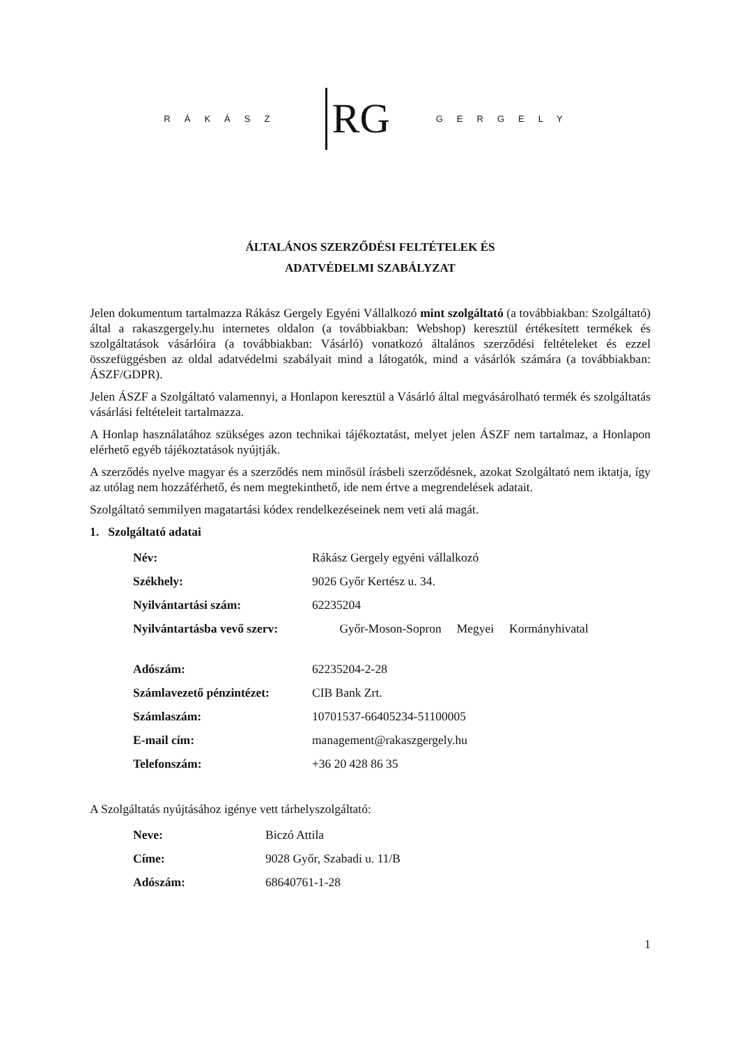RÁKÁSZ RG GERGELY
ÁLTALÁNOS SZERZŐDÉSI FELTÉTELEK ÉS
ADATVÉDELMI SZABÁLYZAT
Jelen dokumentum tartalmazza Rákász Gergely Egyéni Vállalkozó mint szolgáltató (a továbbiakban: Szolgáltató) által a rakaszgergely.hu internetes oldalon (a továbbiakban: Webshop) keresztül értékesített termékek és szolgáltatások vásárlóira (a továbbiakban: Vásárló) vonatkozó általános szerződési feltételeket és ezzel összefüggésben az oldal adatvédelmi szabályait mind a látogatók, mind a vásárlók számára (a továbbiakban: ÁSZF/GDPR).
Jelen ÁSZF a Szolgáltató valamennyi, a Honlapon keresztül a Vásárló által megvásárolható termék és szolgáltatás vásárlási feltételeit tartalmazza.
A Honlap használatához szükséges azon technikai tájékoztatást, melyet jelen ÁSZF nem tartalmaz, a Honlapon elérhető egyéb tájékoztatások nyújtják.
A szerződés nyelve magyar és a szerződés nem minősül írásbeli szerződésnek, azokat Szolgáltató nem iktatja, így az utólag nem hozzáférhető, és nem megtekinthető, ide nem értve a megrendelések adatait.
Szolgáltató semmilyen magatartási kódex rendelkezéseinek nem veti alá magát.
1. Szolgáltató adatai
| Név: | Rákász Gergely egyéni vállalkozó |
| Székhely: | 9026 Győr Kertész u. 34. |
| Nyilvántartási szám: | 62235204 |
| Nyilvántartásba vevő szerv: | Győr-Moson-Sopron Megyei Kormányhivatal |
| Adószám: | 62235204-2-28 |
| Számlavezető pénzintézet: | CIB Bank Zrt. |
| Számlaszám: | 10701537-66405234-51100005 |
| E-mail cím: | management@rakaszgergely.hu |
| Telefonszám: | +36 20 428 86 35 |
A Szolgáltatás nyújtásához igénye vett tárhelyszolgáltató:
| Neve: | Biczó Attila |
| Címe: | 9028 Győr, Szabadi u. 11/B |
| Adószám: | 68640761-1-28 |
1